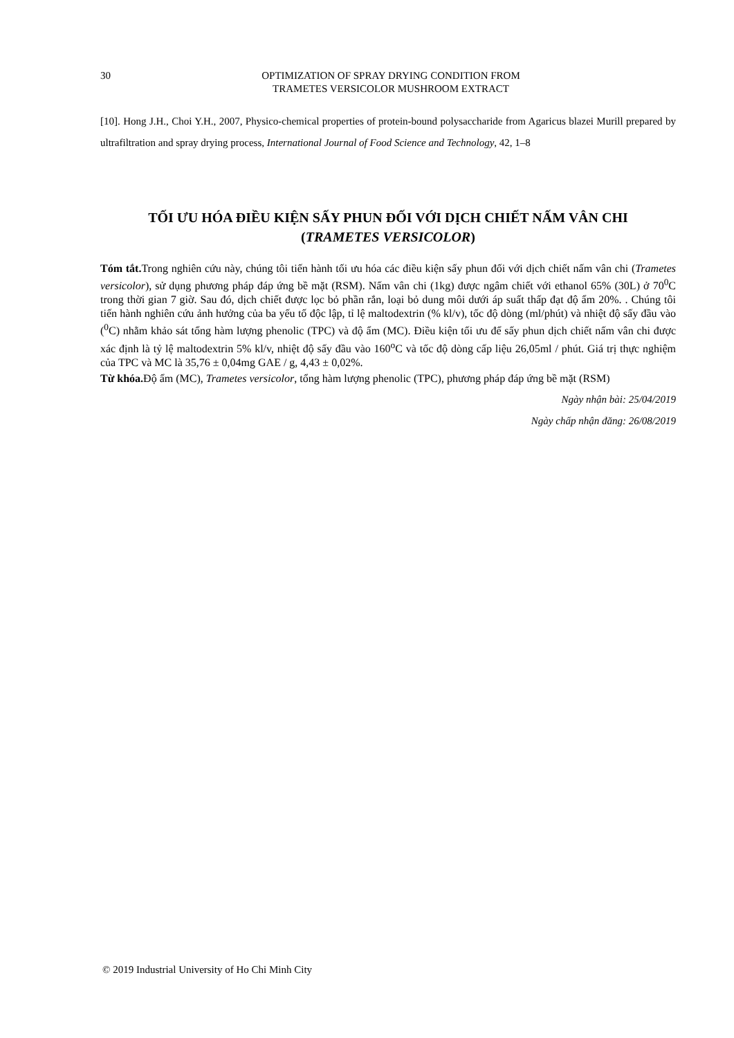30 OPTIMIZATION OF SPRAY DRYING CONDITION FROM
TRAMETES VERSICOLOR MUSHROOM EXTRACT
[10]. Hong J.H., Choi Y.H., 2007, Physico-chemical properties of protein-bound polysaccharide from Agaricus blazei Murill prepared by ultrafiltration and spray drying process, International Journal of Food Science and Technology, 42, 1–8
TỐI ƯU HÓA ĐIỀU KIỆN SẤY PHUN ĐỐI VỚI DỊCH CHIẾT NẤM VÂN CHI
(TRAMETES VERSICOLOR)
Tóm tắt. Trong nghiên cứu này, chúng tôi tiến hành tối ưu hóa các điều kiện sấy phun đối với dịch chiết nấm vân chi (Trametes versicolor), sử dụng phương pháp đáp ứng bề mặt (RSM). Nấm vân chi (1kg) được ngâm chiết với ethanol 65% (30L) ở 70<sup>0</sup>C trong thời gian 7 giờ. Sau đó, dịch chiết được lọc bỏ phần rắn, loại bỏ dung môi dưới áp suất thấp đạt độ ẩm 20%. . Chúng tôi tiến hành nghiên cứu ảnh hưởng của ba yếu tố độc lập, tỉ lệ maltodextrin (% kl/v), tốc độ dòng (ml/phút) và nhiệt độ sấy đầu vào (<sup>0</sup>C) nhằm khảo sát tổng hàm lượng phenolic (TPC) và độ ẩm (MC). Điều kiện tối ưu để sấy phun dịch chiết nấm vân chi được xác định là tỷ lệ maltodextrin 5% kl/v, nhiệt độ sấy đầu vào 160<sup>o</sup>C và tốc độ dòng cấp liệu 26,05ml / phút. Giá trị thực nghiệm của TPC và MC là 35,76 ± 0,04mg GAE / g, 4,43 ± 0,02%.
Từ khóa. Độ ẩm (MC), Trametes versicolor, tổng hàm lượng phenolic (TPC), phương pháp đáp ứng bề mặt (RSM)
Ngày nhận bài: 25/04/2019
Ngày chấp nhận đăng: 26/08/2019
© 2019 Industrial University of Ho Chi Minh City